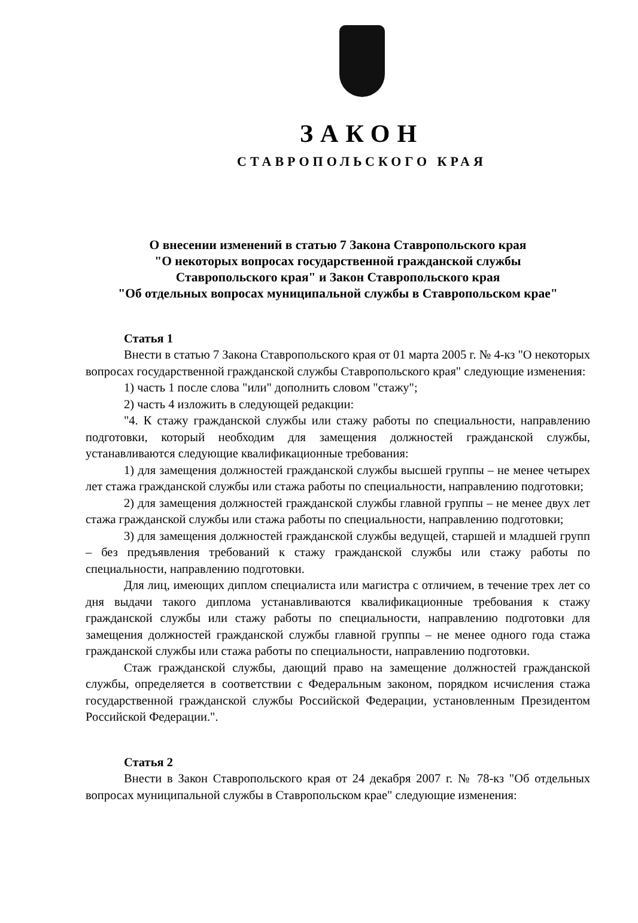ЗАКОН
СТАВРОПОЛЬСКОГО КРАЯ
О внесении изменений в статью 7 Закона Ставропольского края
"О некоторых вопросах государственной гражданской службы
Ставропольского края" и Закон Ставропольского края
"Об отдельных вопросах муниципальной службы в Ставропольском крае"
Статья 1
Внести в статью 7 Закона Ставропольского края от 01 марта 2005 г. № 4-кз "О некоторых вопросах государственной гражданской службы Ставропольского края" следующие изменения:
1) часть 1 после слова "или" дополнить словом "стажу";
2) часть 4 изложить в следующей редакции:
"4. К стажу гражданской службы или стажу работы по специальности, направлению подготовки, который необходим для замещения должностей гражданской службы, устанавливаются следующие квалификационные требования:
1) для замещения должностей гражданской службы высшей группы – не менее четырех лет стажа гражданской службы или стажа работы по специальности, направлению подготовки;
2) для замещения должностей гражданской службы главной группы – не менее двух лет стажа гражданской службы или стажа работы по специальности, направлению подготовки;
3) для замещения должностей гражданской службы ведущей, старшей и младшей групп – без предъявления требований к стажу гражданской службы или стажу работы по специальности, направлению подготовки.
Для лиц, имеющих диплом специалиста или магистра с отличием, в течение трех лет со дня выдачи такого диплома устанавливаются квалификационные требования к стажу гражданской службы или стажу работы по специальности, направлению подготовки для замещения должностей гражданской службы главной группы – не менее одного года стажа гражданской службы или стажа работы по специальности, направлению подготовки.
Стаж гражданской службы, дающий право на замещение должностей гражданской службы, определяется в соответствии с Федеральным законом, порядком исчисления стажа государственной гражданской службы Российской Федерации, установленным Президентом Российской Федерации.".
Статья 2
Внести в Закон Ставропольского края от 24 декабря 2007 г. № 78-кз "Об отдельных вопросах муниципальной службы в Ставропольском крае" следующие изменения: